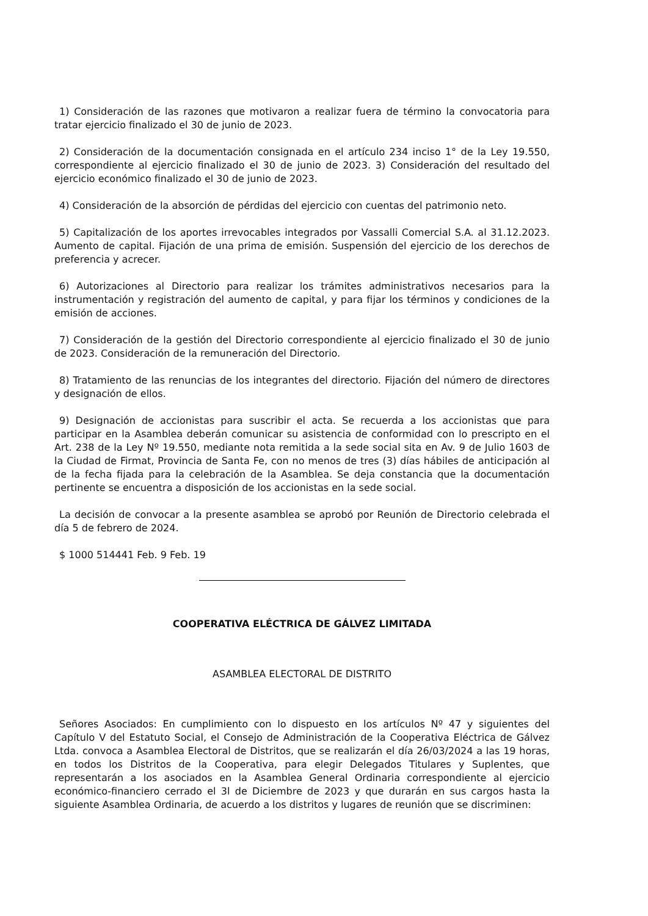1) Consideración de las razones que motivaron a realizar fuera de término la convocatoria para tratar ejercicio finalizado el 30 de junio de 2023.
2) Consideración de la documentación consignada en el artículo 234 inciso 1° de la Ley 19.550, correspondiente al ejercicio finalizado el 30 de junio de 2023. 3) Consideración del resultado del ejercicio económico finalizado el 30 de junio de 2023.
4) Consideración de la absorción de pérdidas del ejercicio con cuentas del patrimonio neto.
5) Capitalización de los aportes irrevocables integrados por Vassalli Comercial S.A. al 31.12.2023. Aumento de capital. Fijación de una prima de emisión. Suspensión del ejercicio de los derechos de preferencia y acrecer.
6) Autorizaciones al Directorio para realizar los trámites administrativos necesarios para la instrumentación y registración del aumento de capital, y para fijar los términos y condiciones de la emisión de acciones.
7) Consideración de la gestión del Directorio correspondiente al ejercicio finalizado el 30 de junio de 2023. Consideración de la remuneración del Directorio.
8) Tratamiento de las renuncias de los integrantes del directorio. Fijación del número de directores y designación de ellos.
9) Designación de accionistas para suscribir el acta. Se recuerda a los accionistas que para participar en la Asamblea deberán comunicar su asistencia de conformidad con lo prescripto en el Art. 238 de la Ley Nº 19.550, mediante nota remitida a la sede social sita en Av. 9 de Julio 1603 de la Ciudad de Firmat, Provincia de Santa Fe, con no menos de tres (3) días hábiles de anticipación al de la fecha fijada para la celebración de la Asamblea. Se deja constancia que la documentación pertinente se encuentra a disposición de los accionistas en la sede social.
La decisión de convocar a la presente asamblea se aprobó por Reunión de Directorio celebrada el día 5 de febrero de 2024.
$ 1000 514441 Feb. 9 Feb. 19
COOPERATIVA ELÉCTRICA DE GÁLVEZ LIMITADA
ASAMBLEA ELECTORAL DE DISTRITO
Señores Asociados: En cumplimiento con lo dispuesto en los artículos Nº 47 y siguientes del Capítulo V del Estatuto Social, el Consejo de Administración de la Cooperativa Eléctrica de Gálvez Ltda. convoca a Asamblea Electoral de Distritos, que se realizarán el día 26/03/2024 a las 19 horas, en todos los Distritos de la Cooperativa, para elegir Delegados Titulares y Suplentes, que representarán a los asociados en la Asamblea General Ordinaria correspondiente al ejercicio económico-financiero cerrado el 3l de Diciembre de 2023 y que durarán en sus cargos hasta la siguiente Asamblea Ordinaria, de acuerdo a los distritos y lugares de reunión que se discriminen: